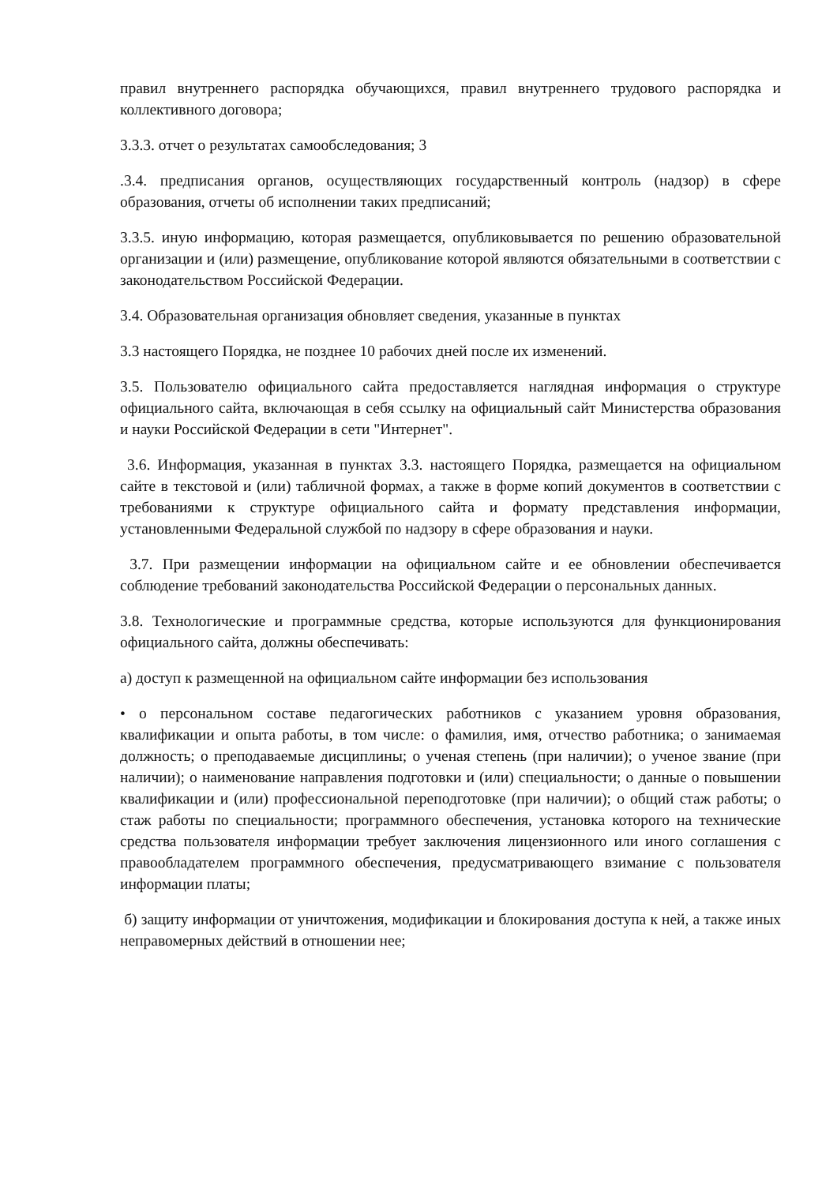правил внутреннего распорядка обучающихся, правил внутреннего трудового распорядка и коллективного договора;
3.3.3. отчет о результатах самообследования; 3
.3.4. предписания органов, осуществляющих государственный контроль (надзор) в сфере образования, отчеты об исполнении таких предписаний;
3.3.5. иную информацию, которая размещается, опубликовывается по решению образовательной организации и (или) размещение, опубликование которой являются обязательными в соответствии с законодательством Российской Федерации.
3.4. Образовательная организация обновляет сведения, указанные в пунктах
3.3 настоящего Порядка, не позднее 10 рабочих дней после их изменений.
3.5. Пользователю официального сайта предоставляется наглядная информация о структуре официального сайта, включающая в себя ссылку на официальный сайт Министерства образования и науки Российской Федерации в сети "Интернет".
3.6. Информация, указанная в пунктах 3.3. настоящего Порядка, размещается на официальном сайте в текстовой и (или) табличной формах, а также в форме копий документов в соответствии с требованиями к структуре официального сайта и формату представления информации, установленными Федеральной службой по надзору в сфере образования и науки.
3.7. При размещении информации на официальном сайте и ее обновлении обеспечивается соблюдение требований законодательства Российской Федерации о персональных данных.
3.8. Технологические и программные средства, которые используются для функционирования официального сайта, должны обеспечивать:
а) доступ к размещенной на официальном сайте информации без использования
• о персональном составе педагогических работников с указанием уровня образования, квалификации и опыта работы, в том числе: о фамилия, имя, отчество работника; о занимаемая должность; о преподаваемые дисциплины; о ученая степень (при наличии); о ученое звание (при наличии); о наименование направления подготовки и (или) специальности; о данные о повышении квалификации и (или) профессиональной переподготовке (при наличии); о общий стаж работы; о стаж работы по специальности; программного обеспечения, установка которого на технические средства пользователя информации требует заключения лицензионного или иного соглашения с правообладателем программного обеспечения, предусматривающего взимание с пользователя информации платы;
б) защиту информации от уничтожения, модификации и блокирования доступа к ней, а также иных неправомерных действий в отношении нее;